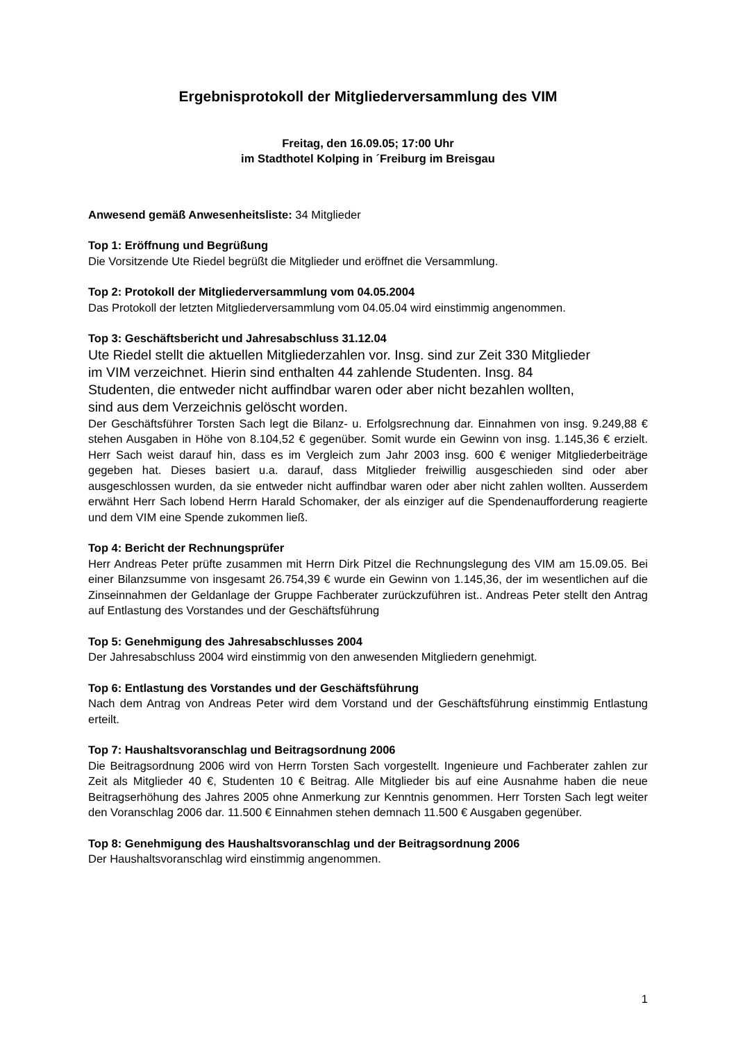Ergebnisprotokoll der Mitgliederversammlung des VIM
Freitag, den 16.09.05; 17:00 Uhr
im Stadthotel Kolping in ´Freiburg im Breisgau
Anwesend gemäß Anwesenheitsliste: 34 Mitglieder
Top 1: Eröffnung und Begrüßung
Die Vorsitzende Ute Riedel begrüßt die Mitglieder und eröffnet die Versammlung.
Top 2: Protokoll der Mitgliederversammlung vom 04.05.2004
Das Protokoll der letzten Mitgliederversammlung vom 04.05.04 wird einstimmig angenommen.
Top 3: Geschäftsbericht und Jahresabschluss 31.12.04
Ute Riedel stellt die aktuellen Mitgliederzahlen vor. Insg. sind zur Zeit 330 Mitglieder
im VIM verzeichnet. Hierin sind enthalten 44 zahlende Studenten. Insg. 84
Studenten, die entweder nicht auffindbar waren oder aber nicht bezahlen wollten,
sind aus dem Verzeichnis gelöscht worden.
Der Geschäftsführer Torsten Sach legt die Bilanz- u. Erfolgsrechnung dar. Einnahmen von insg. 9.249,88 € stehen Ausgaben in Höhe von 8.104,52 € gegenüber. Somit wurde ein Gewinn von insg. 1.145,36 € erzielt. Herr Sach weist darauf hin, dass es im Vergleich zum Jahr 2003 insg. 600 € weniger Mitgliederbeiträge gegeben hat. Dieses basiert u.a. darauf, dass Mitglieder freiwillig ausgeschieden sind oder aber ausgeschlossen wurden, da sie entweder nicht auffindbar waren oder aber nicht zahlen wollten. Ausserdem erwähnt Herr Sach lobend Herrn Harald Schomaker, der als einziger auf die Spendenaufforderung reagierte und dem VIM eine Spende zukommen ließ.
Top 4: Bericht der Rechnungsprüfer
Herr Andreas Peter prüfte zusammen mit Herrn Dirk Pitzel die Rechnungslegung des VIM am 15.09.05. Bei einer Bilanzsumme von insgesamt 26.754,39 € wurde ein Gewinn von 1.145,36, der im wesentlichen auf die Zinseinnahmen der Geldanlage der Gruppe Fachberater zurückzuführen ist.. Andreas Peter stellt den Antrag auf Entlastung des Vorstandes und der Geschäftsführung
Top 5: Genehmigung des Jahresabschlusses 2004
Der Jahresabschluss 2004 wird einstimmig von den anwesenden Mitgliedern genehmigt.
Top 6: Entlastung des Vorstandes und der Geschäftsführung
Nach dem Antrag von Andreas Peter wird dem Vorstand und der Geschäftsführung einstimmig Entlastung erteilt.
Top 7: Haushaltsvoranschlag und Beitragsordnung 2006
Die Beitragsordnung 2006 wird von Herrn Torsten Sach vorgestellt. Ingenieure und Fachberater zahlen zur Zeit als Mitglieder 40 €, Studenten 10 € Beitrag. Alle Mitglieder bis auf eine Ausnahme haben die neue Beitragserhöhung des Jahres 2005 ohne Anmerkung zur Kenntnis genommen. Herr Torsten Sach legt weiter den Voranschlag 2006 dar. 11.500 € Einnahmen stehen demnach 11.500 € Ausgaben gegenüber.
Top 8: Genehmigung des Haushaltsvoranschlag und der Beitragsordnung 2006
Der Haushaltsvoranschlag wird einstimmig angenommen.
1